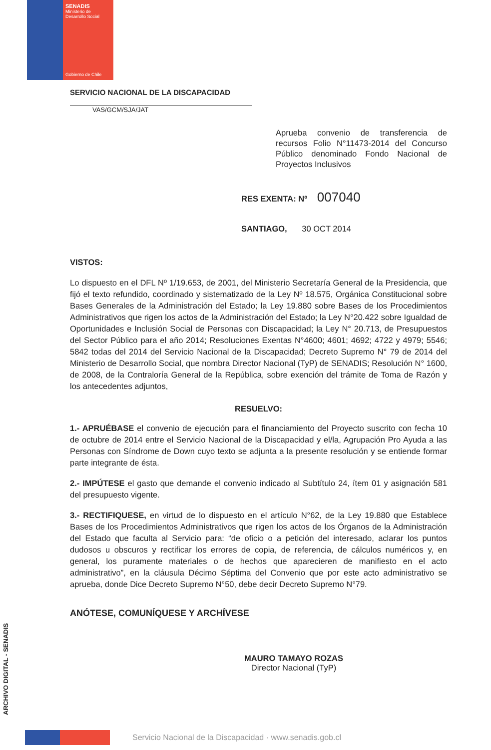SENADIS
Ministerio de
Desarrollo Social
Gobierno de Chile
SERVICIO NACIONAL DE LA DISCAPACIDAD
VAS/GCM/SJA/JAT
Aprueba convenio de transferencia de recursos Folio N°11473-2014 del Concurso Público denominado Fondo Nacional de Proyectos Inclusivos
RES EXENTA: Nº 007040
SANTIAGO, 30 OCT 2014
VISTOS:
Lo dispuesto en el DFL Nº 1/19.653, de 2001, del Ministerio Secretaría General de la Presidencia, que fijó el texto refundido, coordinado y sistematizado de la Ley Nº 18.575, Orgánica Constitucional sobre Bases Generales de la Administración del Estado; la Ley 19.880 sobre Bases de los Procedimientos Administrativos que rigen los actos de la Administración del Estado; la Ley N°20.422 sobre Igualdad de Oportunidades e Inclusión Social de Personas con Discapacidad; la Ley N° 20.713, de Presupuestos del Sector Público para el año 2014; Resoluciones Exentas N°4600; 4601; 4692; 4722 y 4979; 5546; 5842 todas del 2014 del Servicio Nacional de la Discapacidad; Decreto Supremo N° 79 de 2014 del Ministerio de Desarrollo Social, que nombra Director Nacional (TyP) de SENADIS; Resolución N° 1600, de 2008, de la Contraloría General de la República, sobre exención del trámite de Toma de Razón y los antecedentes adjuntos,
RESUELVO:
1.- APRUÉBASE el convenio de ejecución para el financiamiento del Proyecto suscrito con fecha 10 de octubre de 2014 entre el Servicio Nacional de la Discapacidad y el/la, Agrupación Pro Ayuda a las Personas con Síndrome de Down cuyo texto se adjunta a la presente resolución y se entiende formar parte integrante de ésta.
2.- IMPÚTESE el gasto que demande el convenio indicado al Subtítulo 24, ítem 01 y asignación 581 del presupuesto vigente.
3.- RECTIFIQUESE, en virtud de lo dispuesto en el artículo N°62, de la Ley 19.880 que Establece Bases de los Procedimientos Administrativos que rigen los actos de los Órganos de la Administración del Estado que faculta al Servicio para: “de oficio o a petición del interesado, aclarar los puntos dudosos u obscuros y rectificar los errores de copia, de referencia, de cálculos numéricos y, en general, los puramente materiales o de hechos que aparecieren de manifiesto en el acto administrativo”, en la cláusula Décimo Séptima del Convenio que por este acto administrativo se aprueba, donde Dice Decreto Supremo N°50, debe decir Decreto Supremo N°79.
ANÓTESE, COMUNÍQUESE Y ARCHÍVESE
MAURO TAMAYO ROZAS
Director Nacional (TyP)
ARCHIVO DIGITAL - SENADIS
Servicio Nacional de la Discapacidad · www.senadis.gob.cl